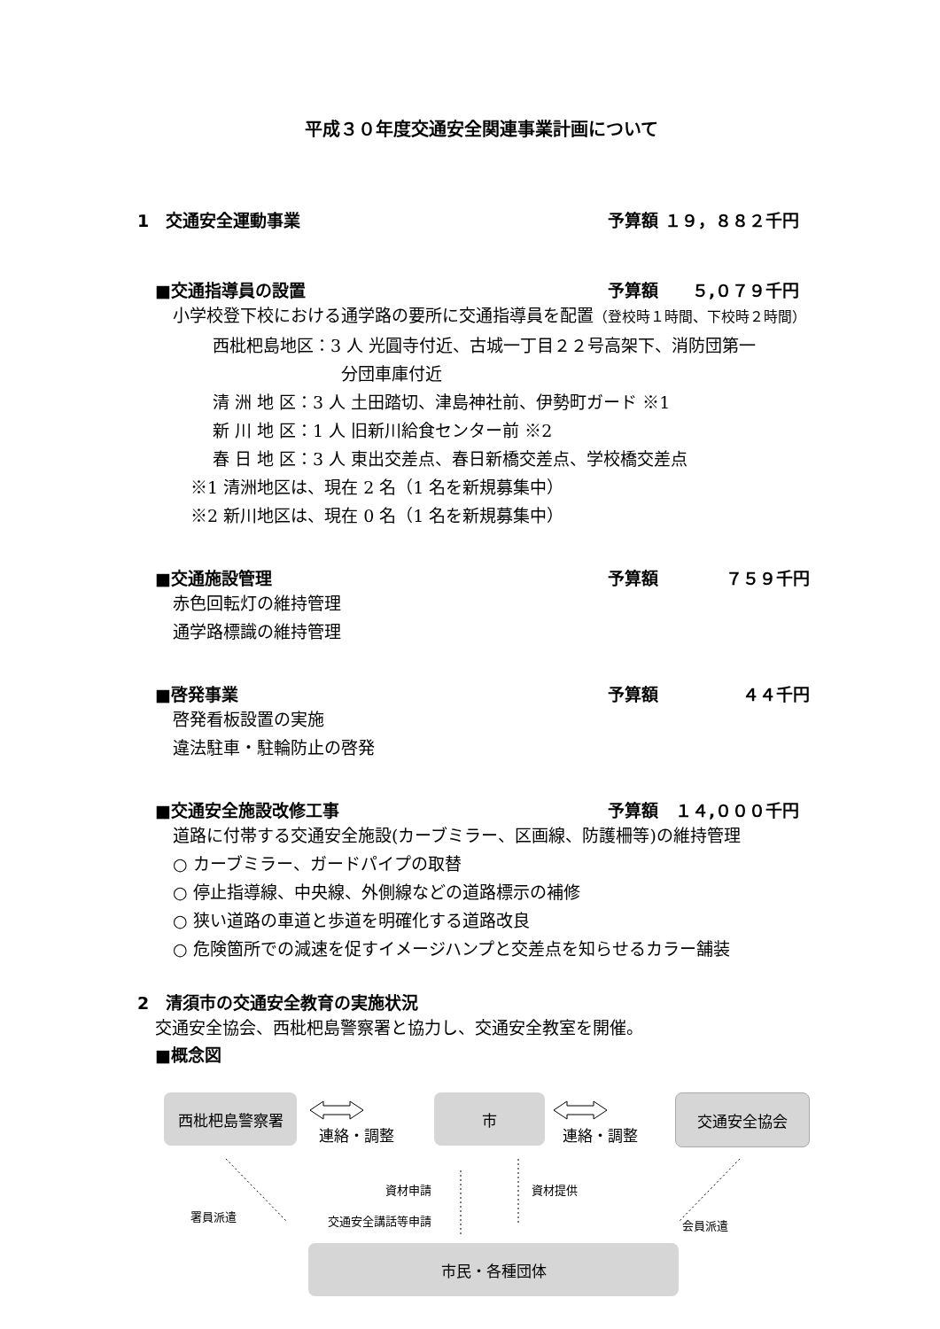平成３０年度交通安全関連事業計画について
1　交通安全運動事業 予算額 １９，８８２千円
■交通指導員の設置 予算額　　５,０７９千円
小学校登下校における通学路の要所に交通指導員を配置（登校時１時間、下校時２時間）
西枇杷島地区：3 人 光圓寺付近、古城一丁目２２号高架下、消防団第一
分団車庫付近
清 洲 地 区：3 人 土田踏切、津島神社前、伊勢町ガード ※1
新 川 地 区：1 人 旧新川給食センター前 ※2
春 日 地 区：3 人 東出交差点、春日新橋交差点、学校橋交差点
※1 清洲地区は、現在 2 名（1 名を新規募集中）
※2 新川地区は、現在 0 名（1 名を新規募集中）
■交通施設管理 予算額　　　　７５９千円
赤色回転灯の維持管理
通学路標識の維持管理
■啓発事業 予算額　　　　　４４千円
啓発看板設置の実施
違法駐車・駐輪防止の啓発
■交通安全施設改修工事 予算額　１４,０００千円
道路に付帯する交通安全施設(カーブミラー、区画線、防護柵等)の維持管理
○ カーブミラー、ガードパイプの取替
○ 停止指導線、中央線、外側線などの道路標示の補修
○ 狭い道路の車道と歩道を明確化する道路改良
○ 危険箇所での減速を促すイメージハンプと交差点を知らせるカラー舗装
2　清須市の交通安全教育の実施状況
交通安全協会、西枇杷島警察署と協力し、交通安全教室を開催。
■概念図
西枇杷島警察署
連絡・調整
市
連絡・調整
交通安全協会
資材申請 資材提供
署員派遣 交通安全講話等申請 会員派遣
市民・各種団体